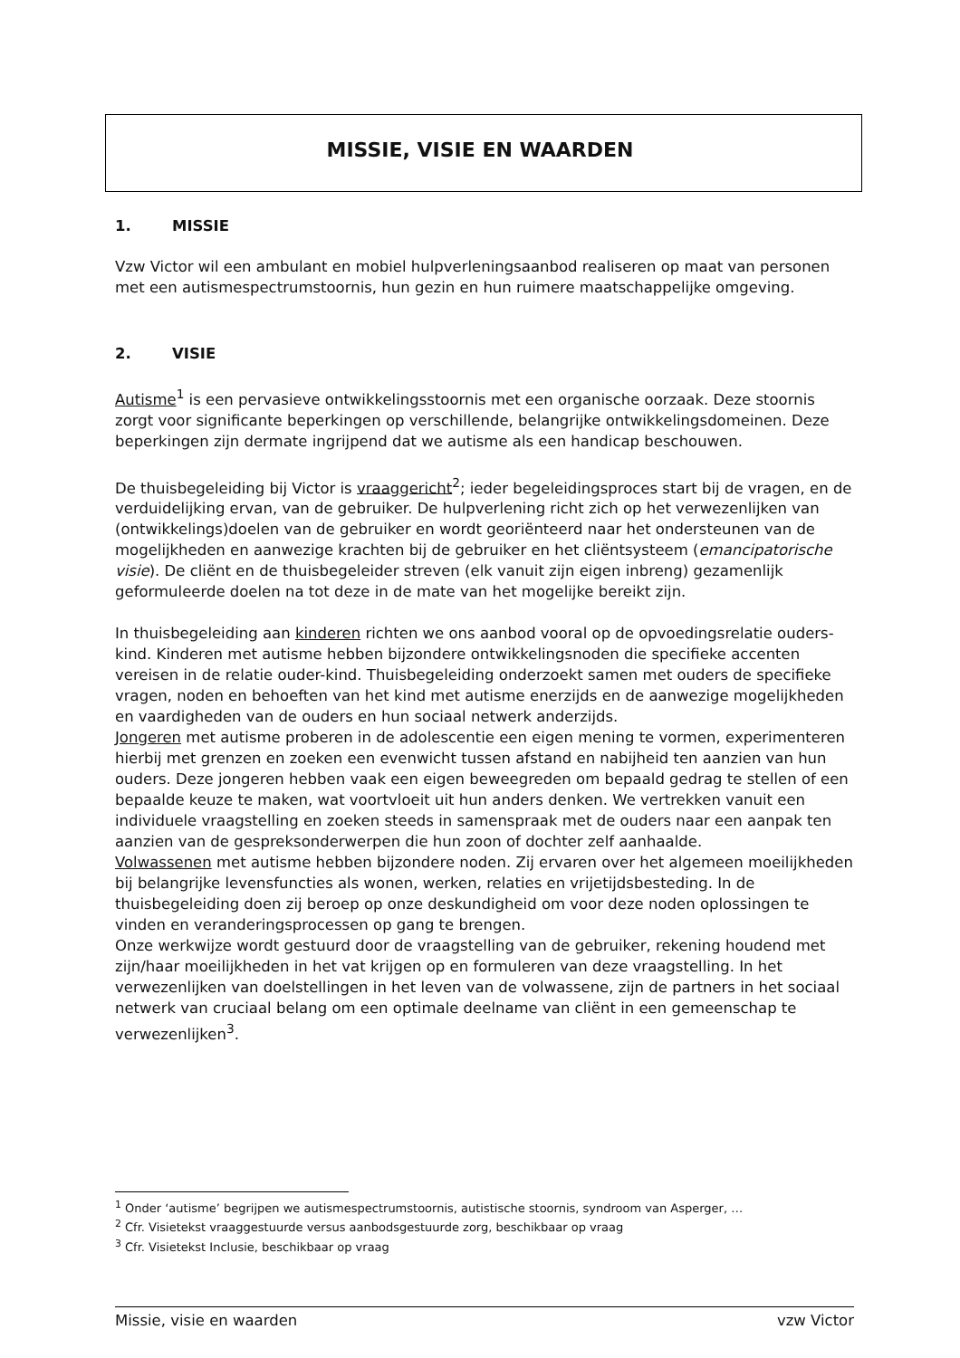MISSIE, VISIE EN WAARDEN
1. MISSIE
Vzw Victor wil een ambulant en mobiel hulpverleningsaanbod realiseren op maat van personen met een autismespectrumstoornis, hun gezin en hun ruimere maatschappelijke omgeving.
2. VISIE
Autisme<sup>1</sup> is een pervasieve ontwikkelingsstoornis met een organische oorzaak. Deze stoornis zorgt voor significante beperkingen op verschillende, belangrijke ontwikkelingsdomeinen. Deze beperkingen zijn dermate ingrijpend dat we autisme als een handicap beschouwen.
De thuisbegeleiding bij Victor is vraaggericht<sup>2</sup>; ieder begeleidingsproces start bij de vragen, en de verduidelijking ervan, van de gebruiker. De hulpverlening richt zich op het verwezenlijken van (ontwikkelings)doelen van de gebruiker en wordt georiënteerd naar het ondersteunen van de mogelijkheden en aanwezige krachten bij de gebruiker en het cliëntsysteem (emancipatorische visie). De cliënt en de thuisbegeleider streven (elk vanuit zijn eigen inbreng) gezamenlijk geformuleerde doelen na tot deze in de mate van het mogelijke bereikt zijn.
In thuisbegeleiding aan kinderen richten we ons aanbod vooral op de opvoedingsrelatie ouders-kind. Kinderen met autisme hebben bijzondere ontwikkelingsnoden die specifieke accenten vereisen in de relatie ouder-kind. Thuisbegeleiding onderzoekt samen met ouders de specifieke vragen, noden en behoeften van het kind met autisme enerzijds en de aanwezige mogelijkheden en vaardigheden van de ouders en hun sociaal netwerk anderzijds.
Jongeren met autisme proberen in de adolescentie een eigen mening te vormen, experimenteren hierbij met grenzen en zoeken een evenwicht tussen afstand en nabijheid ten aanzien van hun ouders. Deze jongeren hebben vaak een eigen beweegreden om bepaald gedrag te stellen of een bepaalde keuze te maken, wat voortvloeit uit hun anders denken. We vertrekken vanuit een individuele vraagstelling en zoeken steeds in samenspraak met de ouders naar een aanpak ten aanzien van de gespreksonderwerpen die hun zoon of dochter zelf aanhaalde.
Volwassenen met autisme hebben bijzondere noden. Zij ervaren over het algemeen moeilijkheden bij belangrijke levensfuncties als wonen, werken, relaties en vrijetijdsbesteding. In de thuisbegeleiding doen zij beroep op onze deskundigheid om voor deze noden oplossingen te vinden en veranderingsprocessen op gang te brengen.
Onze werkwijze wordt gestuurd door de vraagstelling van de gebruiker, rekening houdend met zijn/haar moeilijkheden in het vat krijgen op en formuleren van deze vraagstelling. In het verwezenlijken van doelstellingen in het leven van de volwassene, zijn de partners in het sociaal netwerk van cruciaal belang om een optimale deelname van cliënt in een gemeenschap te verwezenlijken<sup>3</sup>.
<sup>1</sup> Onder ‘autisme’ begrijpen we autismespectrumstoornis, autistische stoornis, syndroom van Asperger, …
<sup>2</sup> Cfr. Visietekst vraaggestuurde versus aanbodsgestuurde zorg, beschikbaar op vraag
<sup>3</sup> Cfr. Visietekst Inclusie, beschikbaar op vraag
Missie, visie en waarden vzw Victor